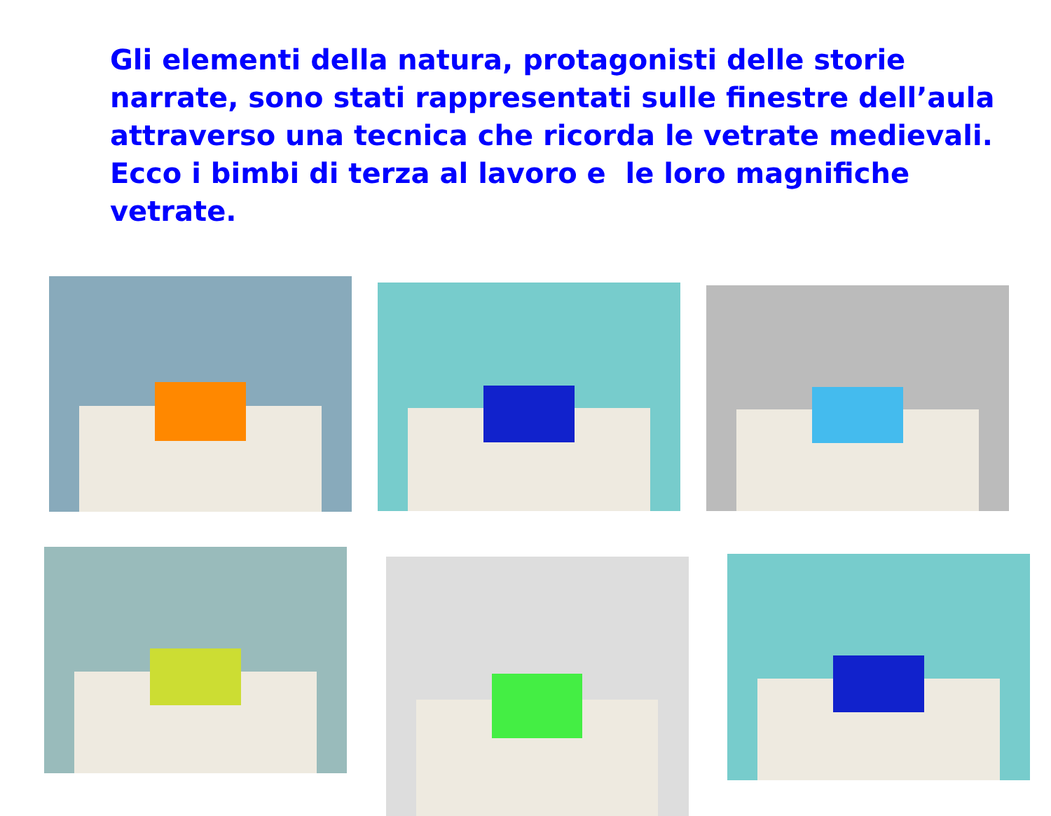Gli elementi della natura, protagonisti delle storie narrate, sono stati rappresentati sulle finestre dell’aula attraverso una tecnica che ricorda le vetrate medievali. Ecco i bimbi di terza al lavoro e le loro magnifiche vetrate.